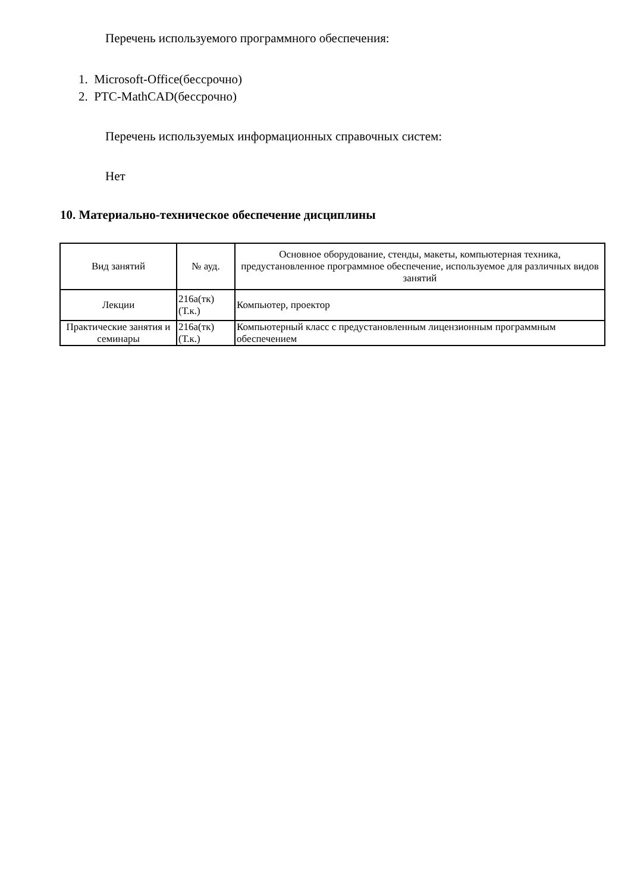Перечень используемого программного обеспечения:
1. Microsoft-Office(бессрочно)
2. PTC-MathCAD(бессрочно)
Перечень используемых информационных справочных систем:
Нет
10. Материально-техническое обеспечение дисциплины
| Вид занятий | № ауд. | Основное оборудование, стенды, макеты, компьютерная техника, предустановленное программное обеспечение, используемое для различных видов занятий |
| --- | --- | --- |
| Лекции | 216а(тк) (Т.к.) | Компьютер, проектор |
| Практические занятия и семинары | 216а(тк) (Т.к.) | Компьютерный класс с предустановленным лицензионным программным обеспечением |